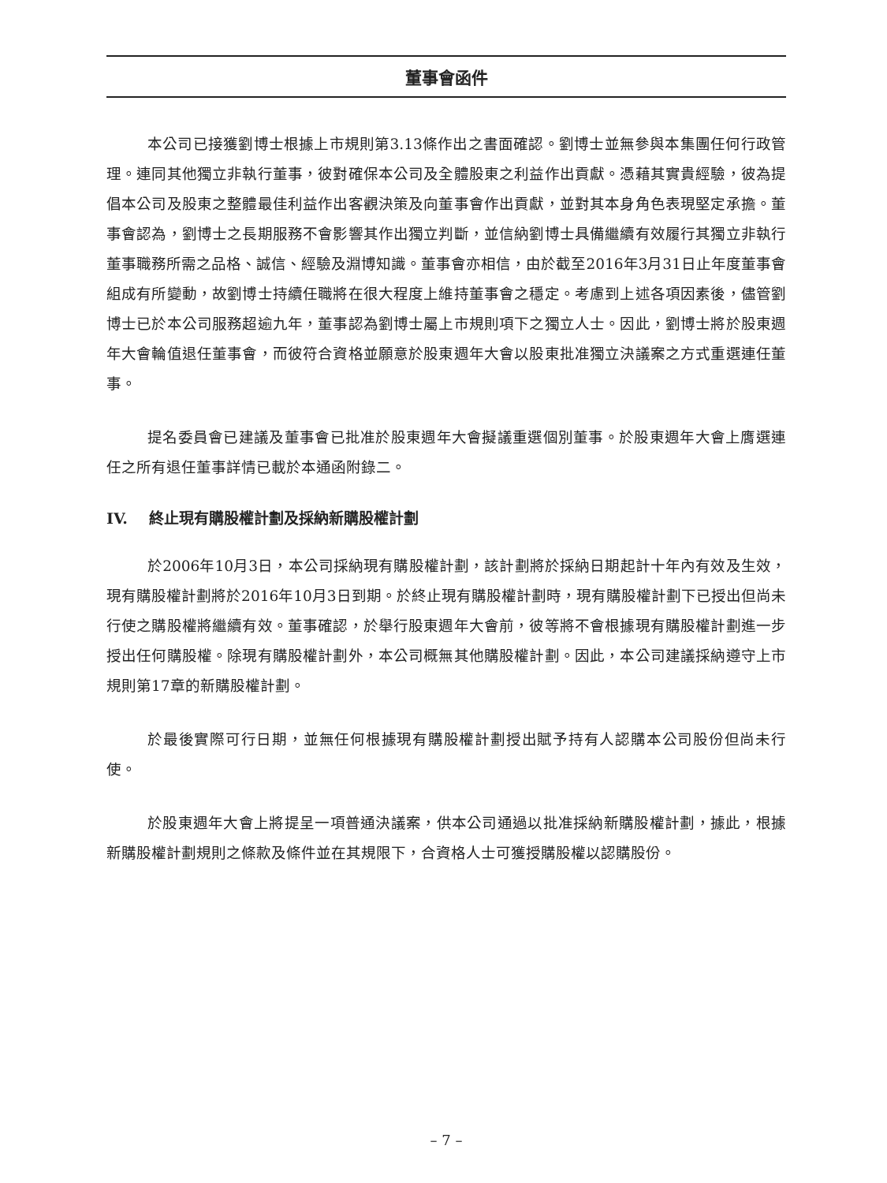董事會函件
本公司已接獲劉博士根據上市規則第3.13條作出之書面確認。劉博士並無參與本集團任何行政管理。連同其他獨立非執行董事，彼對確保本公司及全體股東之利益作出貢獻。憑藉其實貴經驗，彼為提倡本公司及股東之整體最佳利益作出客觀決策及向董事會作出貢獻，並對其本身角色表現堅定承擔。董事會認為，劉博士之長期服務不會影響其作出獨立判斷，並信納劉博士具備繼續有效履行其獨立非執行董事職務所需之品格、誠信、經驗及淵博知識。董事會亦相信，由於截至2016年3月31日止年度董事會組成有所變動，故劉博士持續任職將在很大程度上維持董事會之穩定。考慮到上述各項因素後，儘管劉博士已於本公司服務超逾九年，董事認為劉博士屬上市規則項下之獨立人士。因此，劉博士將於股東週年大會輪值退任董事會，而彼符合資格並願意於股東週年大會以股東批准獨立決議案之方式重選連任董事。
提名委員會已建議及董事會已批准於股東週年大會擬議重選個別董事。於股東週年大會上膺選連任之所有退任董事詳情已載於本通函附錄二。
IV. 終止現有購股權計劃及採納新購股權計劃
於2006年10月3日，本公司採納現有購股權計劃，該計劃將於採納日期起計十年內有效及生效，現有購股權計劃將於2016年10月3日到期。於終止現有購股權計劃時，現有購股權計劃下已授出但尚未行使之購股權將繼續有效。董事確認，於舉行股東週年大會前，彼等將不會根據現有購股權計劃進一步授出任何購股權。除現有購股權計劃外，本公司概無其他購股權計劃。因此，本公司建議採納遵守上市規則第17章的新購股權計劃。
於最後實際可行日期，並無任何根據現有購股權計劃授出賦予持有人認購本公司股份但尚未行使。
於股東週年大會上將提呈一項普通決議案，供本公司通過以批准採納新購股權計劃，據此，根據新購股權計劃規則之條款及條件並在其規限下，合資格人士可獲授購股權以認購股份。
– 7 –